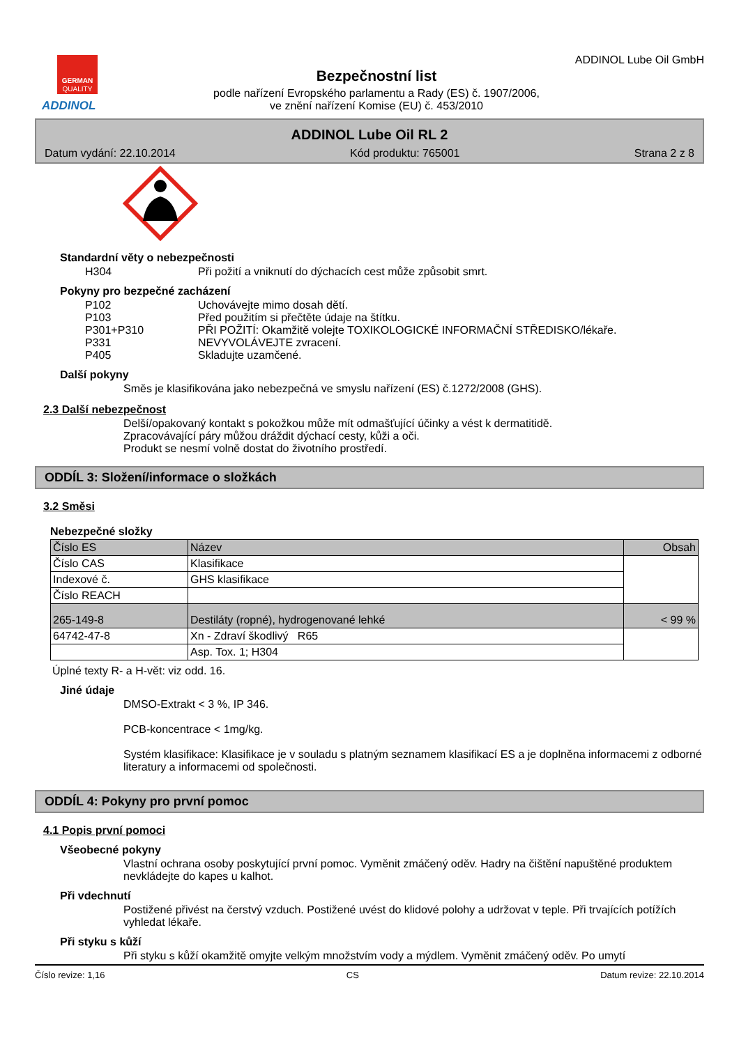GERMAN
QUALITY
ADDINOL
Bezpečnostní list
podle nařízení Evropského parlamentu a Rady (ES) č. 1907/2006,
ve znění nařízení Komise (EU) č. 453/2010
ADDINOL Lube Oil GmbH
ADDINOL Lube Oil RL 2
Datum vydání: 22.10.2014 Kód produktu: 765001 Strana 2 z 8
Standardní věty o nebezpečnosti
H304 Při požití a vniknutí do dýchacích cest může způsobit smrt.
Pokyny pro bezpečné zacházení
P102 Uchovávejte mimo dosah dětí.
P103 Před použitím si přečtěte údaje na štítku.
P301+P310 PŘI POŽITÍ: Okamžitě volejte TOXIKOLOGICKÉ INFORMAČNÍ STŘEDISKO/lékaře.
P331 NEVYVOLÁVEJTE zvracení.
P405 Skladujte uzamčené.
Další pokyny
Směs je klasifikována jako nebezpečná ve smyslu nařízení (ES) č.1272/2008 (GHS).
2.3 Další nebezpečnost
Delší/opakovaný kontakt s pokožkou může mít odmašťující účinky a vést k dermatitidě.
Zpracovávající páry můžou dráždit dýchací cesty, kůži a oči.
Produkt se nesmí volně dostat do životního prostředí.
ODDÍL 3: Složení/informace o složkách
3.2 Směsi
Nebezpečné složky
| Číslo ES | Název | Obsah |
| Číslo CAS | Klasifikace | |
| Indexové č. | GHS klasifikace | |
| Číslo REACH | | |
| 265-149-8 | Destiláty (ropné), hydrogenované lehké | < 99 % |
| 64742-47-8 | Xn - Zdraví škodlivý R65 | |
| | Asp. Tox. 1; H304 | |
Úplné texty R- a H-vět: viz odd. 16.
Jiné údaje
DMSO-Extrakt < 3 %, IP 346.
PCB-koncentrace < 1mg/kg.
Systém klasifikace: Klasifikace je v souladu s platným seznamem klasifikací ES a je doplněna informacemi z odborné literatury a informacemi od společnosti.
ODDÍL 4: Pokyny pro první pomoc
4.1 Popis první pomoci
Všeobecné pokyny
Vlastní ochrana osoby poskytující první pomoc. Vyměnit zmáčený oděv. Hadry na čištění napuštěné produktem nevkládejte do kapes u kalhot.
Při vdechnutí
Postižené přivést na čerstvý vzduch. Postižené uvést do klidové polohy a udržovat v teple. Při trvajících potížích vyhledat lékaře.
Při styku s kůží
Při styku s kůží okamžitě omyjte velkým množstvím vody a mýdlem. Vyměnit zmáčený oděv. Po umytí
Číslo revize: 1,16 CS Datum revize: 22.10.2014